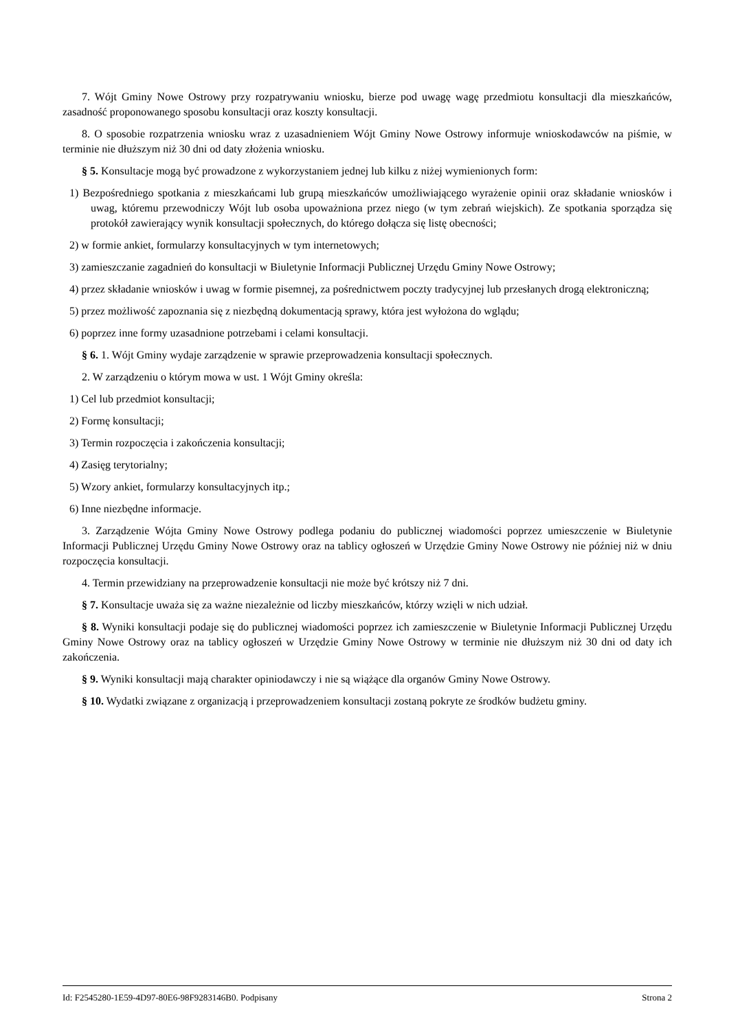7. Wójt Gminy Nowe Ostrowy przy rozpatrywaniu wniosku, bierze pod uwagę wagę przedmiotu konsultacji dla mieszkańców, zasadność proponowanego sposobu konsultacji oraz koszty konsultacji.
8. O sposobie rozpatrzenia wniosku wraz z uzasadnieniem Wójt Gminy Nowe Ostrowy informuje wnioskodawców na piśmie, w terminie nie dłuższym niż 30 dni od daty złożenia wniosku.
§ 5. Konsultacje mogą być prowadzone z wykorzystaniem jednej lub kilku z niżej wymienionych form:
1) Bezpośredniego spotkania z mieszkańcami lub grupą mieszkańców umożliwiającego wyrażenie opinii oraz składanie wniosków i uwag, któremu przewodniczy Wójt lub osoba upoważniona przez niego (w tym zebrań wiejskich). Ze spotkania sporządza się protokół zawierający wynik konsultacji społecznych, do którego dołącza się listę obecności;
2) w formie ankiet, formularzy konsultacyjnych w tym internetowych;
3) zamieszczanie zagadnień do konsultacji w Biuletynie Informacji Publicznej Urzędu Gminy Nowe Ostrowy;
4) przez składanie wniosków i uwag w formie pisemnej, za pośrednictwem poczty tradycyjnej lub przesłanych drogą elektroniczną;
5) przez możliwość zapoznania się z niezbędną dokumentacją sprawy, która jest wyłożona do wglądu;
6) poprzez inne formy uzasadnione potrzebami i celami konsultacji.
§ 6. 1. Wójt Gminy wydaje zarządzenie w sprawie przeprowadzenia konsultacji społecznych.
2. W zarządzeniu o którym mowa w ust. 1 Wójt Gminy określa:
1) Cel lub przedmiot konsultacji;
2) Formę konsultacji;
3) Termin rozpoczęcia i zakończenia konsultacji;
4) Zasięg terytorialny;
5) Wzory ankiet, formularzy konsultacyjnych itp.;
6) Inne niezbędne informacje.
3. Zarządzenie Wójta Gminy Nowe Ostrowy podlega podaniu do publicznej wiadomości poprzez umieszczenie w Biuletynie Informacji Publicznej Urzędu Gminy Nowe Ostrowy oraz na tablicy ogłoszeń w Urzędzie Gminy Nowe Ostrowy nie później niż w dniu rozpoczęcia konsultacji.
4. Termin przewidziany na przeprowadzenie konsultacji nie może być krótszy niż 7 dni.
§ 7. Konsultacje uważa się za ważne niezależnie od liczby mieszkańców, którzy wzięli w nich udział.
§ 8. Wyniki konsultacji podaje się do publicznej wiadomości poprzez ich zamieszczenie w Biuletynie Informacji Publicznej Urzędu Gminy Nowe Ostrowy oraz na tablicy ogłoszeń w Urzędzie Gminy Nowe Ostrowy w terminie nie dłuższym niż 30 dni od daty ich zakończenia.
§ 9. Wyniki konsultacji mają charakter opiniodawczy i nie są wiążące dla organów Gminy Nowe Ostrowy.
§ 10. Wydatki związane z organizacją i przeprowadzeniem konsultacji zostaną pokryte ze środków budżetu gminy.
Id: F2545280-1E59-4D97-80E6-98F9283146B0. Podpisany Strona 2